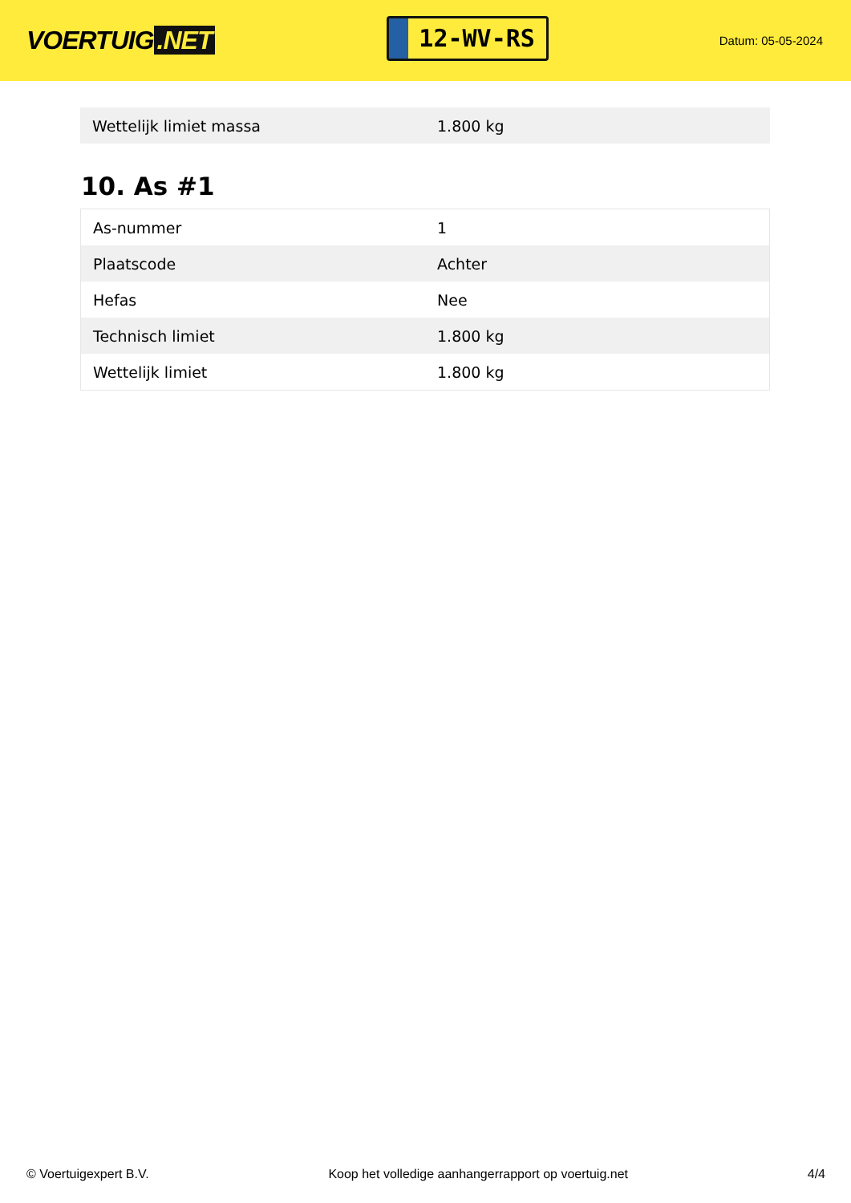VOERTUIG.NET
12-WV-RS
Datum: 05-05-2024
| Wettelijk limiet massa | 1.800 kg |
10. As #1
| As-nummer | 1 |
| Plaatscode | Achter |
| Hefas | Nee |
| Technisch limiet | 1.800 kg |
| Wettelijk limiet | 1.800 kg |
© Voertuigexpert B.V. Koop het volledige aanhangerrapport op voertuig.net 4/4